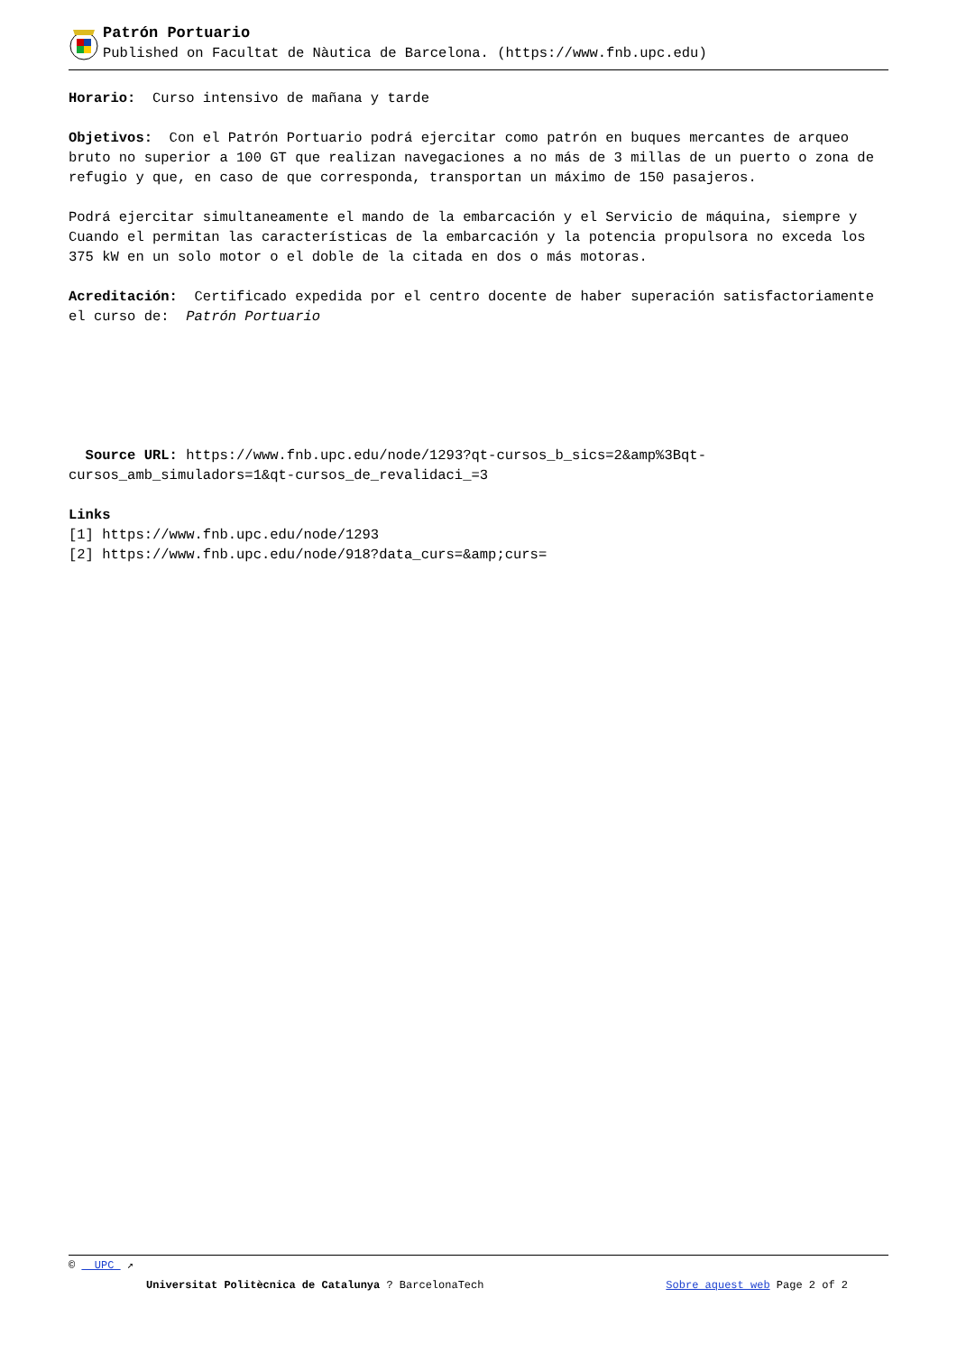Patrón Portuario
Published on Facultat de Nàutica de Barcelona. (https://www.fnb.upc.edu)
Horario: Curso intensivo de mañana y tarde
Objetivos: Con el Patrón Portuario podrá ejercitar como patrón en buques mercantes de arqueo bruto no superior a 100 GT que realizan navegaciones a no más de 3 millas de un puerto o zona de refugio y que, en caso de que corresponda, transportan un máximo de 150 pasajeros.
Podrá ejercitar simultaneamente el mando de la embarcación y el Servicio de máquina, siempre y Cuando el permitan las características de la embarcación y la potencia propulsora no exceda los 375 kW en un solo motor o el doble de la citada en dos o más motoras.
Acreditación: Certificado expedida por el centro docente de haber superación satisfactoriamente el curso de: Patrón Portuario
Source URL: https://www.fnb.upc.edu/node/1293?qt-cursos_b_sics=2&amp%3Bqt-cursos_amb_simuladors=1&qt-cursos_de_revalidaci_=3
Links
[1] https://www.fnb.upc.edu/node/1293
[2] https://www.fnb.upc.edu/node/918?data_curs=&amp;curs=
© UPC ↗
Universitat Politècnica de Catalunya ? BarcelonaTech Sobre aquest web Page 2 of 2